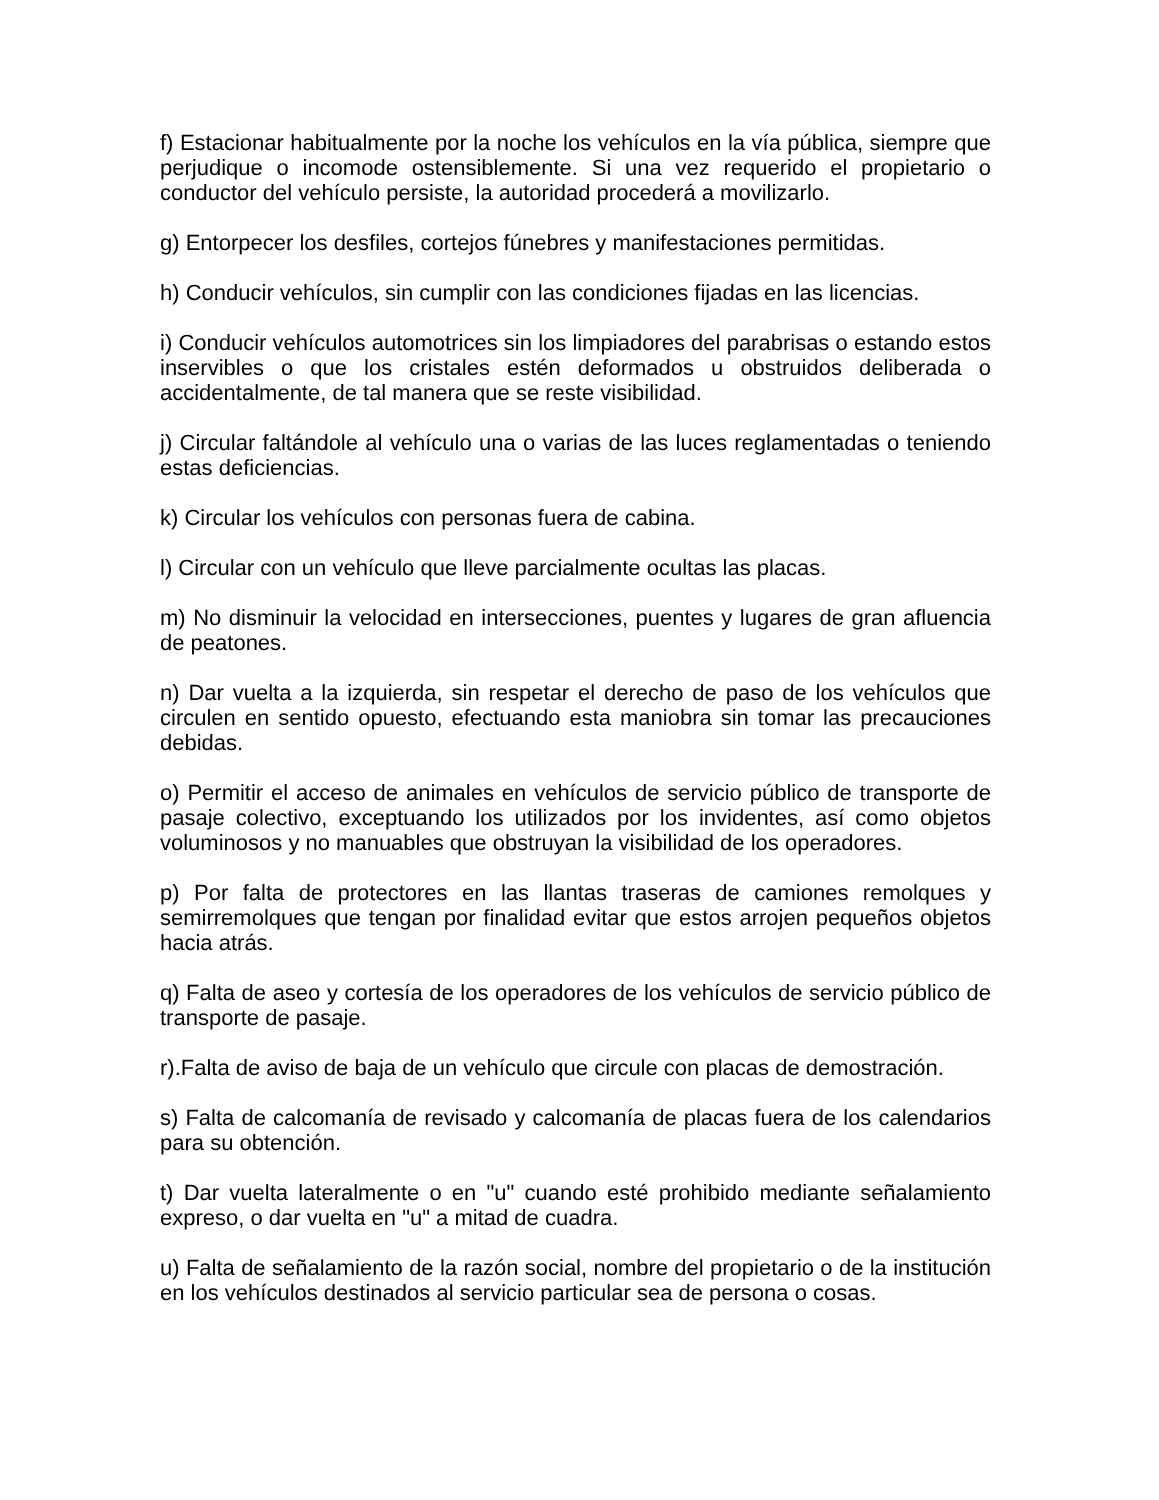f) Estacionar habitualmente por la noche los vehículos en la vía pública, siempre que perjudique o incomode ostensiblemente. Si una vez requerido el propietario o conductor del vehículo persiste, la autoridad procederá a movilizarlo.
g) Entorpecer los desfiles, cortejos fúnebres y manifestaciones permitidas.
h) Conducir vehículos, sin cumplir con las condiciones fijadas en las licencias.
i) Conducir vehículos automotrices sin los limpiadores del parabrisas o estando estos inservibles o que los cristales estén deformados u obstruidos deliberada o accidentalmente, de tal manera que se reste visibilidad.
j) Circular faltándole al vehículo una o varias de las luces reglamentadas o teniendo estas deficiencias.
k) Circular los vehículos con personas fuera de cabina.
l) Circular con un vehículo que lleve parcialmente ocultas las placas.
m) No disminuir la velocidad en intersecciones, puentes y lugares de gran afluencia de peatones.
n) Dar vuelta a la izquierda, sin respetar el derecho de paso de los vehículos que circulen en sentido opuesto, efectuando esta maniobra sin tomar las precauciones debidas.
o) Permitir el acceso de animales en vehículos de servicio público de transporte de pasaje colectivo, exceptuando los utilizados por los invidentes, así como objetos voluminosos y no manuables que obstruyan la visibilidad de los operadores.
p) Por falta de protectores en las llantas traseras de camiones remolques y semirremolques que tengan por finalidad evitar que estos arrojen pequeños objetos hacia atrás.
q) Falta de aseo y cortesía de los operadores de los vehículos de servicio público de transporte de pasaje.
r).Falta de aviso de baja de un vehículo que circule con placas de demostración.
s) Falta de calcomanía de revisado y calcomanía de placas fuera de los calendarios para su obtención.
t) Dar vuelta lateralmente o en "u" cuando esté prohibido mediante señalamiento expreso, o dar vuelta en "u" a mitad de cuadra.
u) Falta de señalamiento de la razón social, nombre del propietario o de la institución en los vehículos destinados al servicio particular sea de persona o cosas.